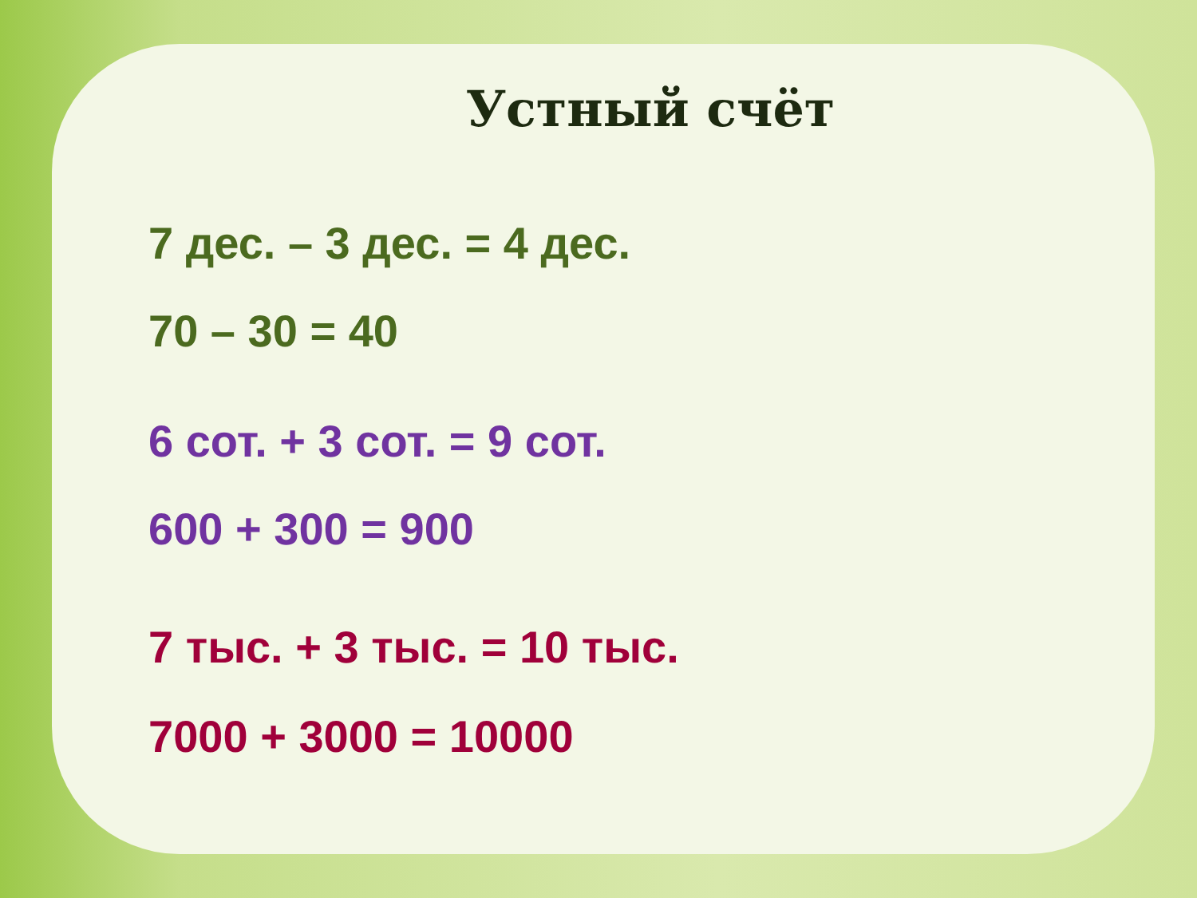Устный счёт
7 дес. – 3 дес. = 4 дес.
70 – 30 = 40
6 сот. + 3 сот. = 9 сот.
600 + 300 = 900
7 тыс. + 3 тыс. = 10 тыс.
7000 + 3000 = 10000